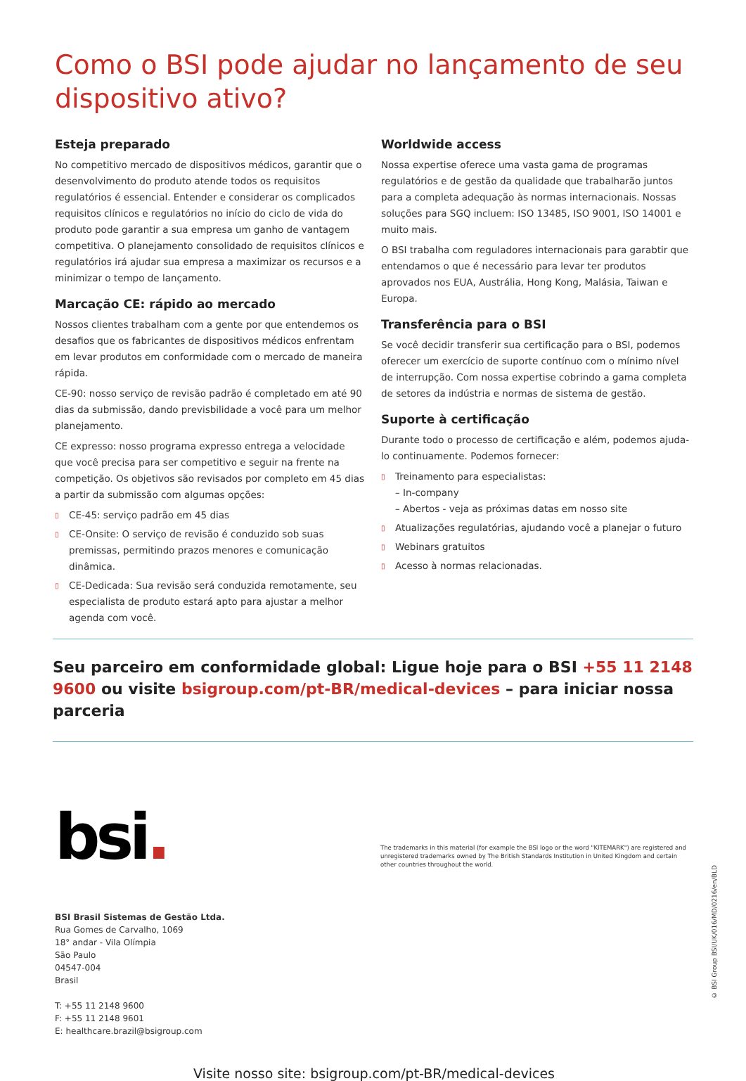Como o BSI pode ajudar no lançamento de seu dispositivo ativo?
Esteja preparado
No competitivo mercado de dispositivos médicos, garantir que o desenvolvimento do produto atende todos os requisitos regulatórios é essencial. Entender e considerar os complicados requisitos clínicos e regulatórios no início do ciclo de vida do produto pode garantir a sua empresa um ganho de vantagem competitiva. O planejamento consolidado de requisitos clínicos e regulatórios irá ajudar sua empresa a maximizar os recursos e a minimizar o tempo de lançamento.
Marcação CE: rápido ao mercado
Nossos clientes trabalham com a gente por que entendemos os desafios que os fabricantes de dispositivos médicos enfrentam em levar produtos em conformidade com o mercado de maneira rápida.
CE-90: nosso serviço de revisão padrão é completado em até 90 dias da submissão, dando previsbilidade a você para um melhor planejamento.
CE expresso: nosso programa expresso entrega a velocidade que você precisa para ser competitivo e seguir na frente na competição. Os objetivos são revisados por completo em 45 dias a partir da submissão com algumas opções:
▯ CE-45: serviço padrão em 45 dias
▯ CE-Onsite: O serviço de revisão é conduzido sob suas premissas, permitindo prazos menores e comunicação dinâmica.
▯ CE-Dedicada: Sua revisão será conduzida remotamente, seu especialista de produto estará apto para ajustar a melhor agenda com você.
Worldwide access
Nossa expertise oferece uma vasta gama de programas regulatórios e de gestão da qualidade que trabalharão juntos para a completa adequação às normas internacionais. Nossas soluções para SGQ incluem: ISO 13485, ISO 9001, ISO 14001 e muito mais.
O BSI trabalha com reguladores internacionais para garabtir que entendamos o que é necessário para levar ter produtos aprovados nos EUA, Austrália, Hong Kong, Malásia, Taiwan e Europa.
Transferência para o BSI
Se você decidir transferir sua certificação para o BSI, podemos oferecer um exercício de suporte contínuo com o mínimo nível de interrupção. Com nossa expertise cobrindo a gama completa de setores da indústria e normas de sistema de gestão.
Suporte à certificação
Durante todo o processo de certificação e além, podemos ajuda-lo continuamente. Podemos fornecer:
▯ Treinamento para especialistas:
– In-company
– Abertos - veja as próximas datas em nosso site
▯ Atualizações regulatórias, ajudando você a planejar o futuro
▯ Webinars gratuitos
▯ Acesso à normas relacionadas.
Seu parceiro em conformidade global: Ligue hoje para o BSI +55 11 2148 9600 ou visite bsigroup.com/pt-BR/medical-devices – para iniciar nossa parceria
bsi.
The trademarks in this material (for example the BSI logo or the word "KITEMARK") are registered and unregistered trademarks owned by The British Standards Institution in United Kingdom and certain other countries throughout the world.
BSI Brasil Sistemas de Gestão Ltda.
Rua Gomes de Carvalho, 1069
18° andar - Vila Olímpia
São Paulo
04547-004
Brasil
T: +55 11 2148 9600
F: +55 11 2148 9601
E: healthcare.brazil@bsigroup.com
Visite nosso site: bsigroup.com/pt-BR/medical-devices
© BSI Group BSI/UK/016/MD/0216/en/BLD